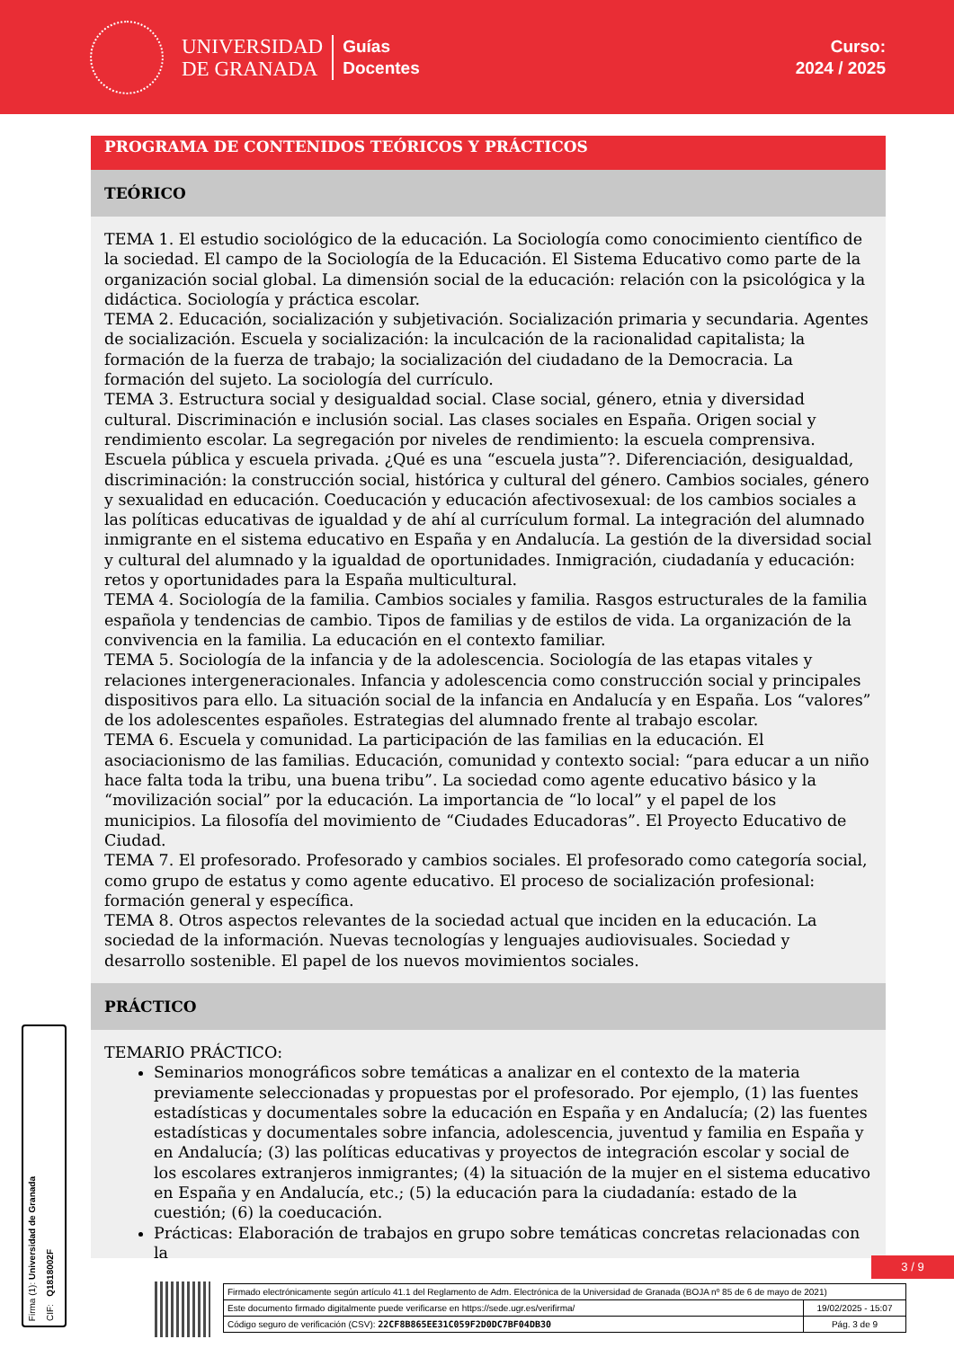UNIVERSIDAD
DE GRANADA
Guías
Docentes
Curso:
2024 / 2025
PROGRAMA DE CONTENIDOS TEÓRICOS Y PRÁCTICOS
TEÓRICO
TEMA 1. El estudio sociológico de la educación. La Sociología como conocimiento científico de la sociedad. El campo de la Sociología de la Educación. El Sistema Educativo como parte de la organización social global. La dimensión social de la educación: relación con la psicológica y la didáctica. Sociología y práctica escolar.
TEMA 2. Educación, socialización y subjetivación. Socialización primaria y secundaria. Agentes de socialización. Escuela y socialización: la inculcación de la racionalidad capitalista; la formación de la fuerza de trabajo; la socialización del ciudadano de la Democracia. La formación del sujeto. La sociología del currículo.
TEMA 3. Estructura social y desigualdad social. Clase social, género, etnia y diversidad cultural. Discriminación e inclusión social. Las clases sociales en España. Origen social y rendimiento escolar. La segregación por niveles de rendimiento: la escuela comprensiva. Escuela pública y escuela privada. ¿Qué es una “escuela justa”?. Diferenciación, desigualdad, discriminación: la construcción social, histórica y cultural del género. Cambios sociales, género y sexualidad en educación. Coeducación y educación afectivosexual: de los cambios sociales a las políticas educativas de igualdad y de ahí al currículum formal. La integración del alumnado inmigrante en el sistema educativo en España y en Andalucía. La gestión de la diversidad social y cultural del alumnado y la igualdad de oportunidades. Inmigración, ciudadanía y educación: retos y oportunidades para la España multicultural.
TEMA 4. Sociología de la familia. Cambios sociales y familia. Rasgos estructurales de la familia española y tendencias de cambio. Tipos de familias y de estilos de vida. La organización de la convivencia en la familia. La educación en el contexto familiar.
TEMA 5. Sociología de la infancia y de la adolescencia. Sociología de las etapas vitales y relaciones intergeneracionales. Infancia y adolescencia como construcción social y principales dispositivos para ello. La situación social de la infancia en Andalucía y en España. Los “valores” de los adolescentes españoles. Estrategias del alumnado frente al trabajo escolar.
TEMA 6. Escuela y comunidad. La participación de las familias en la educación. El asociacionismo de las familias. Educación, comunidad y contexto social: “para educar a un niño hace falta toda la tribu, una buena tribu”. La sociedad como agente educativo básico y la “movilización social” por la educación. La importancia de “lo local” y el papel de los municipios. La filosofía del movimiento de “Ciudades Educadoras”. El Proyecto Educativo de Ciudad.
TEMA 7. El profesorado. Profesorado y cambios sociales. El profesorado como categoría social, como grupo de estatus y como agente educativo. El proceso de socialización profesional: formación general y específica.
TEMA 8. Otros aspectos relevantes de la sociedad actual que inciden en la educación. La sociedad de la información. Nuevas tecnologías y lenguajes audiovisuales. Sociedad y desarrollo sostenible. El papel de los nuevos movimientos sociales.
PRÁCTICO
TEMARIO PRÁCTICO:
Seminarios monográficos sobre temáticas a analizar en el contexto de la materia previamente seleccionadas y propuestas por el profesorado. Por ejemplo, (1) las fuentes estadísticas y documentales sobre la educación en España y en Andalucía; (2) las fuentes estadísticas y documentales sobre infancia, adolescencia, juventud y familia en España y en Andalucía; (3) las políticas educativas y proyectos de integración escolar y social de los escolares extranjeros inmigrantes; (4) la situación de la mujer en el sistema educativo en España y en Andalucía, etc.; (5) la educación para la ciudadanía: estado de la cuestión; (6) la coeducación.
Prácticas: Elaboración de trabajos en grupo sobre temáticas concretas relacionadas con la
Firma (1): Universidad de Granada
CIF: Q1818002F
3 / 9
| Firmado electrónicamente según artículo 41.1 del Reglamento de Adm. Electrónica de la Universidad de Granada (BOJA nº 85 de 6 de mayo de 2021) | |
| Este documento firmado digitalmente puede verificarse en https://sede.ugr.es/verifirma/ | 19/02/2025 - 15:07 |
| Código seguro de verificación (CSV): 22CF8B865EE31C059F2D0DC7BF04DB30 | Pág. 3 de 9 |